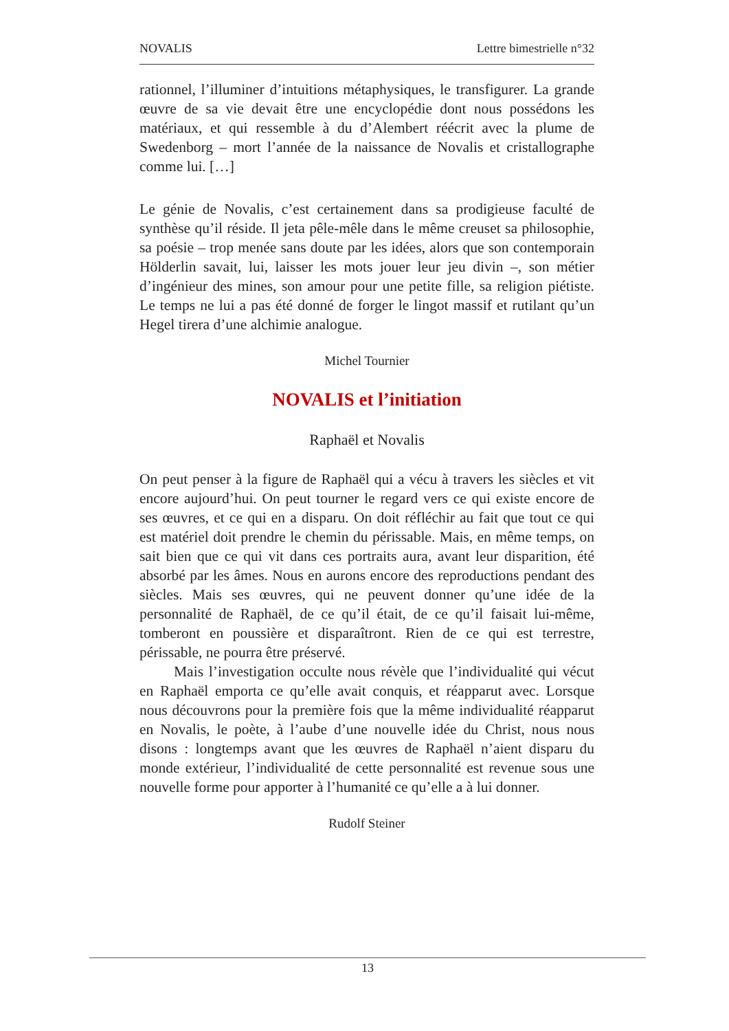NOVALIS Lettre bimestrielle n°32
rationnel, l’illuminer d’intuitions métaphysiques, le transfigurer. La grande œuvre de sa vie devait être une encyclopédie dont nous possédons les matériaux, et qui ressemble à du d’Alembert réécrit avec la plume de Swedenborg – mort l’année de la naissance de Novalis et cristallographe comme lui. […]
Le génie de Novalis, c’est certainement dans sa prodigieuse faculté de synthèse qu’il réside. Il jeta pêle-mêle dans le même creuset sa philosophie, sa poésie – trop menée sans doute par les idées, alors que son contemporain Hölderlin savait, lui, laisser les mots jouer leur jeu divin –, son métier d’ingénieur des mines, son amour pour une petite fille, sa religion piétiste. Le temps ne lui a pas été donné de forger le lingot massif et rutilant qu’un Hegel tirera d’une alchimie analogue.
Michel Tournier
NOVALIS et l’initiation
Raphaël et Novalis
On peut penser à la figure de Raphaël qui a vécu à travers les siècles et vit encore aujourd’hui. On peut tourner le regard vers ce qui existe encore de ses œuvres, et ce qui en a disparu. On doit réfléchir au fait que tout ce qui est matériel doit prendre le chemin du périssable. Mais, en même temps, on sait bien que ce qui vit dans ces portraits aura, avant leur disparition, été absorbé par les âmes. Nous en aurons encore des reproductions pendant des siècles. Mais ses œuvres, qui ne peuvent donner qu’une idée de la personnalité de Raphaël, de ce qu’il était, de ce qu’il faisait lui-même, tomberont en poussière et disparaîtront. Rien de ce qui est terrestre, périssable, ne pourra être préservé.
Mais l’investigation occulte nous révèle que l’individualité qui vécut en Raphaël emporta ce qu’elle avait conquis, et réapparut avec. Lorsque nous découvrons pour la première fois que la même individualité réapparut en Novalis, le poète, à l’aube d’une nouvelle idée du Christ, nous nous disons : longtemps avant que les œuvres de Raphaël n’aient disparu du monde extérieur, l’individualité de cette personnalité est revenue sous une nouvelle forme pour apporter à l’humanité ce qu’elle a à lui donner.
Rudolf Steiner
13